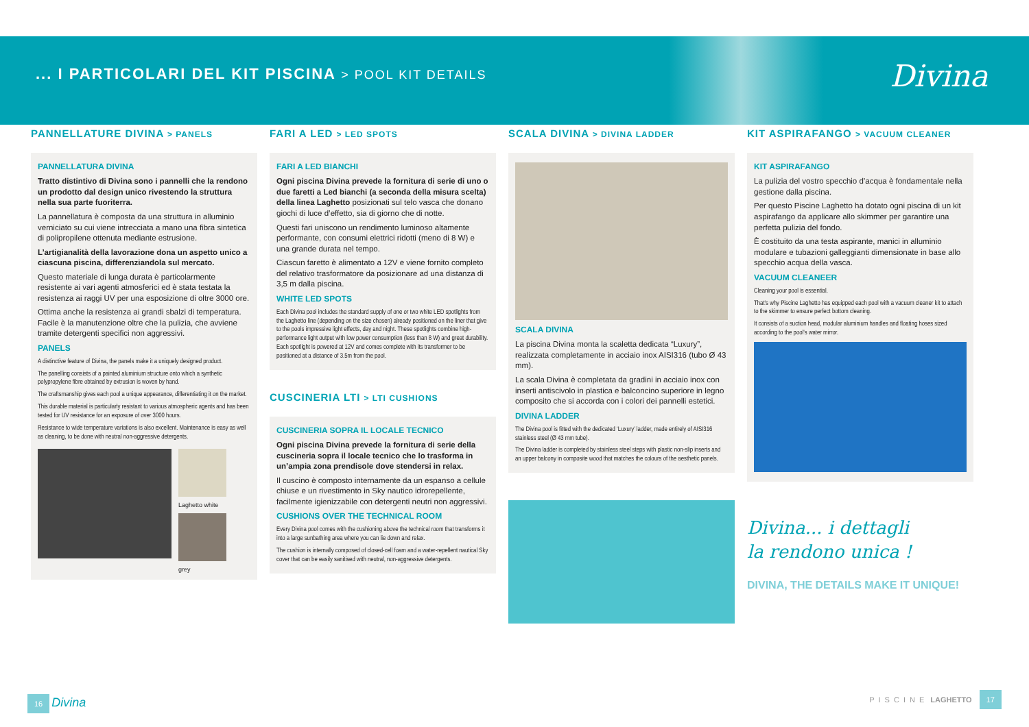... I PARTICOLARI DEL KIT PISCINA > POOL KIT DETAILS
Divina
PANNELLATURE DIVINA > PANELS
PANNELLATURA DIVINA
Tratto distintivo di Divina sono i pannelli che la rendono un prodotto dal design unico rivestendo la struttura nella sua parte fuoriterra.
La pannellatura è composta da una struttura in alluminio verniciato su cui viene intrecciata a mano una fibra sintetica di polipropilene ottenuta mediante estrusione.
L’artigianalità della lavorazione dona un aspetto unico a ciascuna piscina, differenziandola sul mercato.
Questo materiale di lunga durata è particolarmente resistente ai vari agenti atmosferici ed è stata testata la resistenza ai raggi UV per una esposizione di oltre 3000 ore.
Ottima anche la resistenza ai grandi sbalzi di temperatura. Facile è la manutenzione oltre che la pulizia, che avviene tramite detergenti specifici non aggressivi.
PANELS
A distinctive feature of Divina, the panels make it a uniquely designed product.
The panelling consists of a painted aluminium structure onto which a synthetic polypropylene fibre obtained by extrusion is woven by hand.
The craftsmanship gives each pool a unique appearance, differentiating it on the market.
This durable material is particularly resistant to various atmospheric agents and has been tested for UV resistance for an exposure of over 3000 hours.
Resistance to wide temperature variations is also excellent. Maintenance is easy as well as cleaning, to be done with neutral non-aggressive detergents.
Laghetto white
grey
FARI A LED > LED SPOTS
FARI A LED BIANCHI
Ogni piscina Divina prevede la fornitura di serie di uno o due faretti a Led bianchi (a seconda della misura scelta) della linea Laghetto posizionati sul telo vasca che donano giochi di luce d’effetto, sia di giorno che di notte.
Questi fari uniscono un rendimento luminoso altamente performante, con consumi elettrici ridotti (meno di 8 W) e una grande durata nel tempo.
Ciascun faretto è alimentato a 12V e viene fornito completo del relativo trasformatore da posizionare ad una distanza di 3,5 m dalla piscina.
WHITE LED SPOTS
Each Divina pool includes the standard supply of one or two white LED spotlights from the Laghetto line (depending on the size chosen) already positioned on the liner that give to the pools impressive light effects, day and night. These spotlights combine high-performance light output with low power consumption (less than 8 W) and great durability. Each spotlight is powered at 12V and comes complete with its transformer to be positioned at a distance of 3.5m from the pool.
CUSCINERIA LTI > LTI CUSHIONS
CUSCINERIA SOPRA IL LOCALE TECNICO
Ogni piscina Divina prevede la fornitura di serie della cuscineria sopra il locale tecnico che lo trasforma in un’ampia zona prendisole dove stendersi in relax.
Il cuscino è composto internamente da un espanso a cellule chiuse e un rivestimento in Sky nautico idrorepellente, facilmente igienizzabile con detergenti neutri non aggressivi.
CUSHIONS OVER THE TECHNICAL ROOM
Every Divina pool comes with the cushioning above the technical room that transforms it into a large sunbathing area where you can lie down and relax.
The cushion is internally composed of closed-cell foam and a water-repellent nautical Sky cover that can be easily sanitised with neutral, non-aggressive detergents.
SCALA DIVINA > DIVINA LADDER
SCALA DIVINA
La piscina Divina monta la scaletta dedicata “Luxury”, realizzata completamente in acciaio inox AISI316 (tubo Ø 43 mm).
La scala Divina è completata da gradini in acciaio inox con inserti antiscivolo in plastica e balconcino superiore in legno composito che si accorda con i colori dei pannelli estetici.
DIVINA LADDER
The Divina pool is fitted with the dedicated ‘Luxury’ ladder, made entirely of AISI316 stainless steel (Ø 43 mm tube).
The Divina ladder is completed by stainless steel steps with plastic non-slip inserts and an upper balcony in composite wood that matches the colours of the aesthetic panels.
KIT ASPIRAFANGO > VACUUM CLEANER
KIT ASPIRAFANGO
La pulizia del vostro specchio d’acqua è fondamentale nella gestione dalla piscina.
Per questo Piscine Laghetto ha dotato ogni piscina di un kit aspirafango da applicare allo skimmer per garantire una perfetta pulizia del fondo.
È costituito da una testa aspirante, manici in alluminio modulare e tubazioni galleggianti dimensionate in base allo specchio acqua della vasca.
VACUUM CLEANEER
Cleaning your pool is essential.
That's why Piscine Laghetto has equipped each pool with a vacuum cleaner kit to attach to the skimmer to ensure perfect bottom cleaning.
It consists of a suction head, modular aluminium handles and floating hoses sized according to the pool's water mirror.
Divina... i dettagli
la rendono unica !
DIVINA, THE DETAILS MAKE IT UNIQUE!
16 Divina PISCINE LAGHETTO® 17